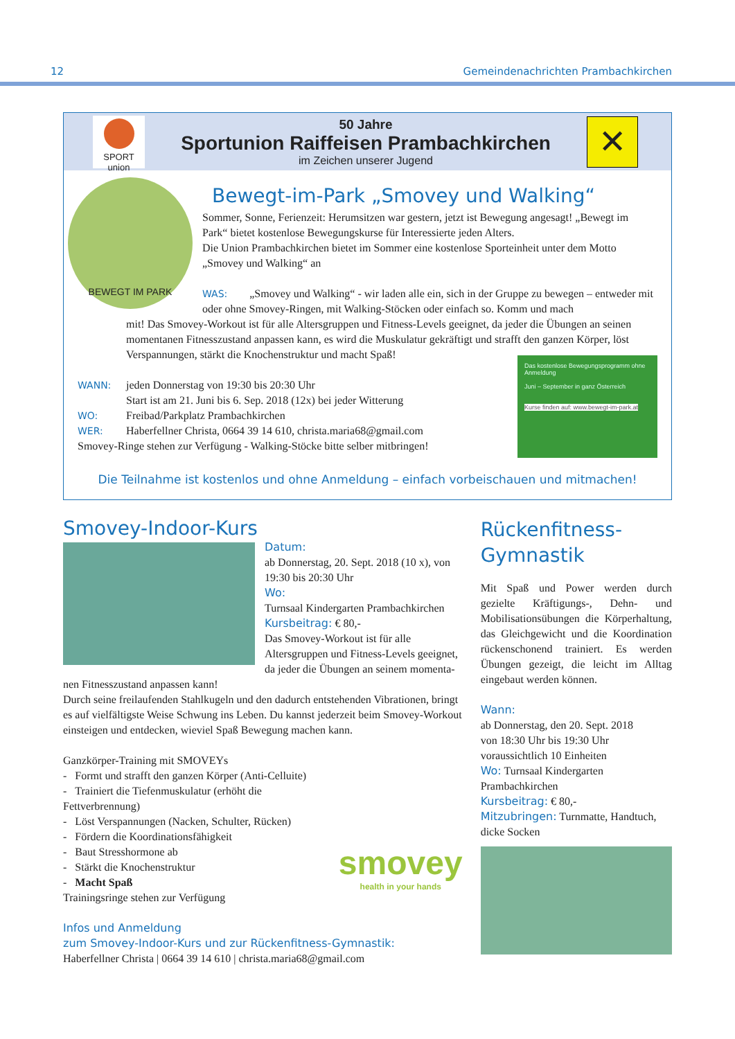12 Gemeindenachrichten Prambachkirchen
SPORT union
50 Jahre
Sportunion Raiffeisen Prambachkirchen
im Zeichen unserer Jugend
✕
BEWEGT IM PARK
Bewegt-im-Park „Smovey und Walking“
Sommer, Sonne, Ferienzeit: Herumsitzen war gestern, jetzt ist Bewegung angesagt! „Bewegt im Park“ bietet kostenlose Bewegungskurse für Interessierte jeden Alters.
Die Union Prambachkirchen bietet im Sommer eine kostenlose Sporteinheit unter dem Motto „Smovey und Walking“ an
WAS: „Smovey und Walking“ - wir laden alle ein, sich in der Gruppe zu bewegen – entweder mit oder ohne Smovey-Ringen, mit Walking-Stöcken oder einfach so. Komm und mach
mit! Das Smovey-Workout ist für alle Altersgruppen und Fitness-Levels geeignet, da jeder die Übungen an seinen momentanen Fitnesszustand anpassen kann, es wird die Muskulatur gekräftigt und strafft den ganzen Körper, löst Verspannungen, stärkt die Knochenstruktur und macht Spaß!
WANN: jeden Donnerstag von 19:30 bis 20:30 Uhr
Start ist am 21. Juni bis 6. Sep. 2018 (12x) bei jeder Witterung
WO: Freibad/Parkplatz Prambachkirchen
WER: Haberfellner Christa, 0664 39 14 610, christa.maria68@gmail.com
Smovey-Ringe stehen zur Verfügung - Walking-Stöcke bitte selber mitbringen!
Das kostenlose Bewegungsprogramm ohne Anmeldung
Juni – September in ganz Österreich
Kurse finden auf: www.bewegt-im-park.at
Die Teilnahme ist kostenlos und ohne Anmeldung – einfach vorbeischauen und mitmachen!
Smovey-Indoor-Kurs
Datum:
ab Donnerstag, 20. Sept. 2018 (10 x), von 19:30 bis 20:30 Uhr
Wo:
Turnsaal Kindergarten Prambachkirchen
Kursbeitrag: € 80,-
Das Smovey-Workout ist für alle Altersgruppen und Fitness-Levels geeignet, da jeder die Übungen an seinem momenta-
nen Fitnesszustand anpassen kann!
Durch seine freilaufenden Stahlkugeln und den dadurch entstehenden Vibrationen, bringt es auf vielfältigste Weise Schwung ins Leben. Du kannst jederzeit beim Smovey-Workout einsteigen und entdecken, wieviel Spaß Bewegung machen kann.
Ganzkörper-Training mit SMOVEYs
- Formt und strafft den ganzen Körper (Anti-Celluite)
- Trainiert die Tiefenmuskulatur (erhöht die Fettverbrennung)
- Löst Verspannungen (Nacken, Schulter, Rücken)
- Fördern die Koordinationsfähigkeit
- Baut Stresshormone ab
- Stärkt die Knochenstruktur
- Macht Spaß
Trainingsringe stehen zur Verfügung
smovey
health in your hands
Infos und Anmeldung
zum Smovey-Indoor-Kurs und zur Rückenfitness-Gymnastik:
Haberfellner Christa | 0664 39 14 610 | christa.maria68@gmail.com
Rückenfitness-
Gymnastik
Mit Spaß und Power werden durch gezielte Kräftigungs-, Dehn- und Mobilisationsübungen die Körperhaltung, das Gleichgewicht und die Koordination rückenschonend trainiert. Es werden Übungen gezeigt, die leicht im Alltag eingebaut werden können.
Wann:
ab Donnerstag, den 20. Sept. 2018
von 18:30 Uhr bis 19:30 Uhr
voraussichtlich 10 Einheiten
Wo: Turnsaal Kindergarten Prambachkirchen
Kursbeitrag: € 80,-
Mitzubringen: Turnmatte, Handtuch, dicke Socken